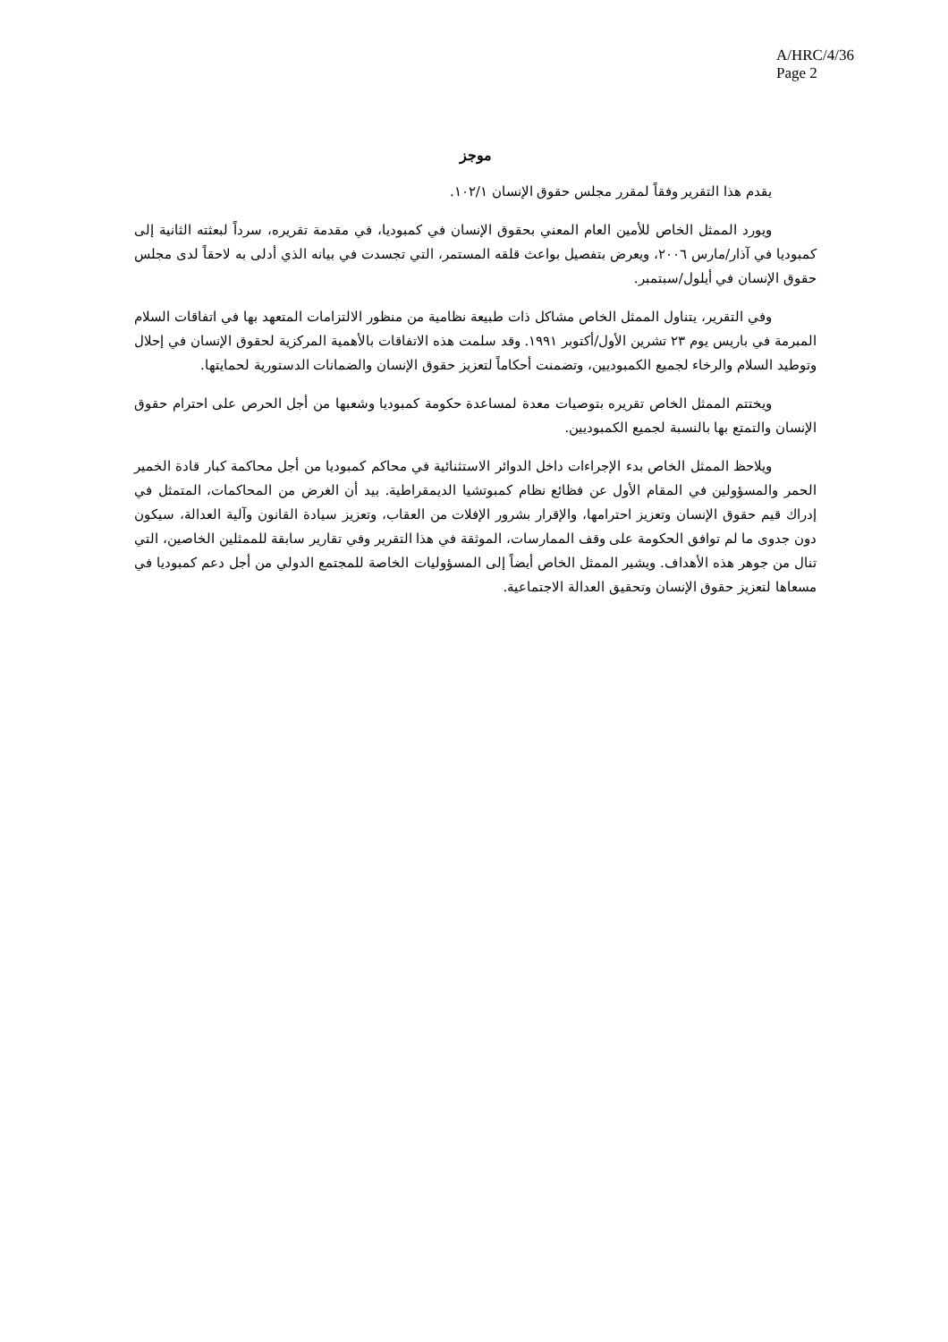A/HRC/4/36
Page 2
موجز
يقدم هذا التقرير وفقاً لمقرر مجلس حقوق الإنسان ١٠٢/١.
ويورد الممثل الخاص للأمين العام المعني بحقوق الإنسان في كمبوديا، في مقدمة تقريره، سرداً لبعثته الثانية إلى كمبوديا في آذار/مارس ٢٠٠٦، ويعرض بتفصيل بواعث قلقه المستمر، التي تجسدت في بيانه الذي أدلى به لاحقاً لدى مجلس حقوق الإنسان في أيلول/سبتمبر.
وفي التقرير، يتناول الممثل الخاص مشاكل ذات طبيعة نظامية من منظور الالتزامات المتعهد بها في اتفاقات السلام المبرمة في باريس يوم ٢٣ تشرين الأول/أكتوبر ١٩٩١. وقد سلمت هذه الاتفاقات بالأهمية المركزية لحقوق الإنسان في إحلال وتوطيد السلام والرخاء لجميع الكمبوديين، وتضمنت أحكاماً لتعزيز حقوق الإنسان والضمانات الدستورية لحمايتها.
ويختتم الممثل الخاص تقريره بتوصيات معدة لمساعدة حكومة كمبوديا وشعبها من أجل الحرص على احترام حقوق الإنسان والتمتع بها بالنسبة لجميع الكمبوديين.
ويلاحظ الممثل الخاص بدء الإجراءات داخل الدوائر الاستثنائية في محاكم كمبوديا من أجل محاكمة كبار قادة الخمير الحمر والمسؤولين في المقام الأول عن فظائع نظام كمبوتشيا الديمقراطية. بيد أن الغرض من المحاكمات، المتمثل في إدراك قيم حقوق الإنسان وتعزيز احترامها، والإقرار بشرور الإفلات من العقاب، وتعزيز سيادة القانون وآلية العدالة، سيكون دون جدوى ما لم توافق الحكومة على وقف الممارسات، الموثقة في هذا التقرير وفي تقارير سابقة للممثلين الخاصين، التي تنال من جوهر هذه الأهداف. ويشير الممثل الخاص أيضاً إلى المسؤوليات الخاصة للمجتمع الدولي من أجل دعم كمبوديا في مسعاها لتعزيز حقوق الإنسان وتحقيق العدالة الاجتماعية.